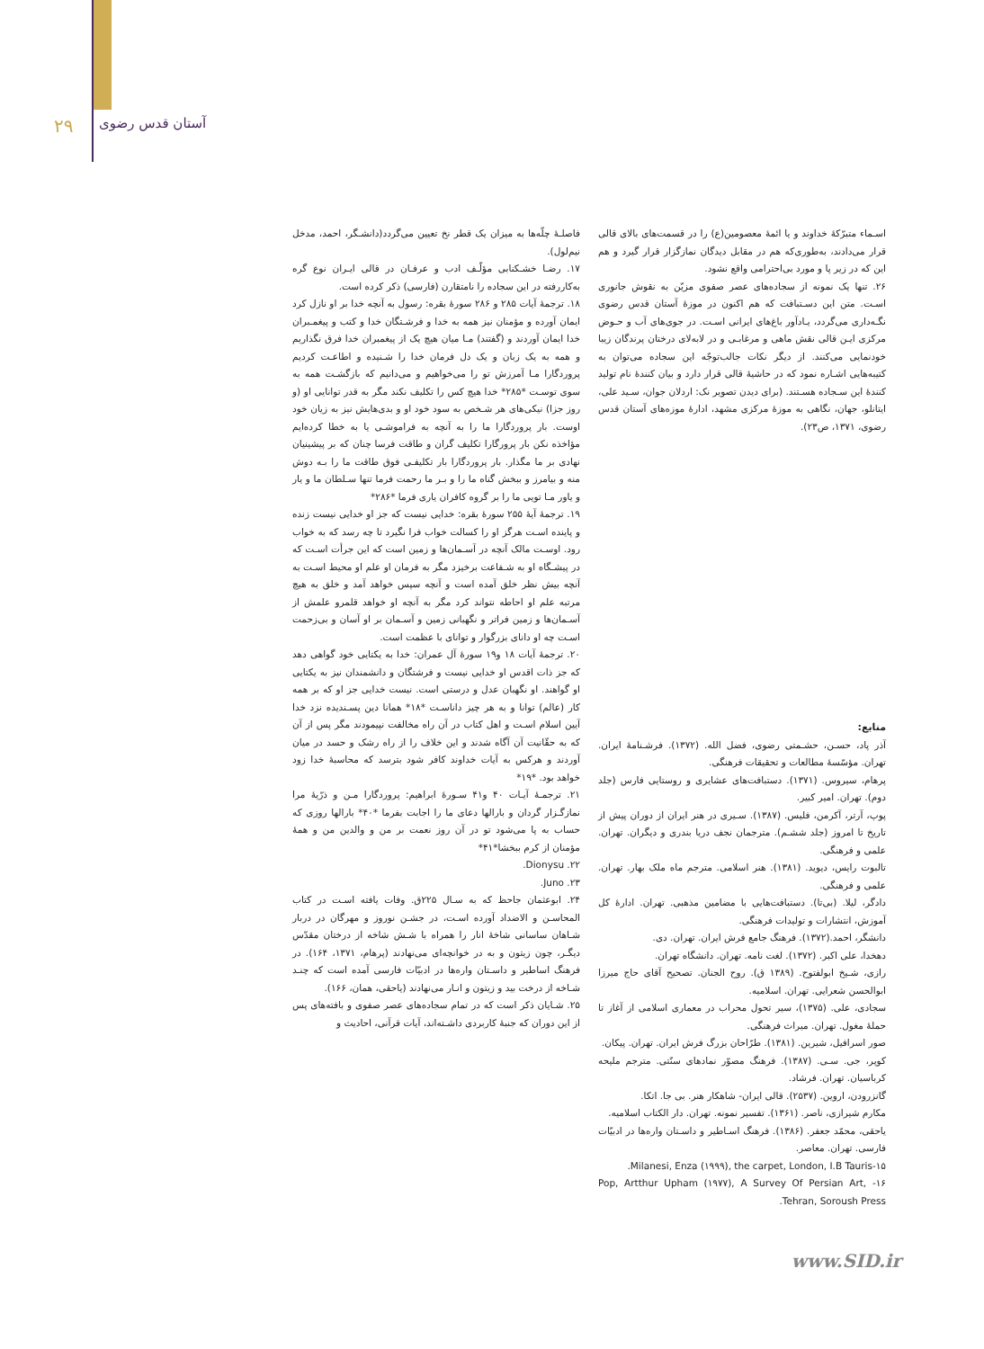۲۹ آستان قدس رضوی
فاصلـهٔ چلّه‌ها به میزان یک قطر نخ تعیین می‌گردد(دانشـگر، احمد، مدخل نیم‌لول).
۱۷. رضـا خشـکنابی مؤلّـف ادب و عرفـان در قالی ایـران نوع گره به‌کاررفته در این سجاده را نامتقارن (فارسی) ذکر کرده است.
۱۸. ترجمهٔ آیات ۲۸۵ و ۲۸۶ سورهٔ بقره: رسول به آنچه خدا بر او نازل کرد ایمان آورده و مؤمنان نیز همه به خدا و فرشـتگان خدا و کتب و پیغمـبران خدا ایمان آوردند و (گفتند) مـا میان هیچ یک از پیغمبران خدا فرق نگذاریم و همه به یک زبان و یک دل فرمان خدا را شـنیده و اطاعـت کردیم پروردگارا مـا آمرزش تو را می‌خواهیم و می‌دانیم که بازگشـت همه به سوی توسـت *۲۸۵* خدا هیچ کس را تکلیف نکند مگر به قدر توانایی او (و روز جزا) نیکی‌های هر شـخص به سود خود او و بدی‌هایش نیز به زیان خود اوست. بار پروردگارا ما را به آنچه به فراموشـی یا به خطا کرده‌ایم مؤاخذه نکن بار پرورگارا تکلیف گران و طاقت فرسا چنان که بر پیشینیان نهادی بر ما مگذار. بار پروردگارا بار تکلیفـی فوق طاقت ما را بـه دوش منه و بیامرز و ببخش گناه ما را و بـر ما رحمت فرما تنها سـلطان ما و یار و یاور مـا تویی ما را بر گروه کافران یاری فرما *۲۸۶*
۱۹. ترجمهٔ آیهٔ ۲۵۵ سورهٔ بقره: خدایی نیست که جز او خدایی نیست زنده و پاینده اسـت هرگز او را کسالت خواب فرا نگیرد تا چه رسد که به خواب رود. اوسـت مالک آنچه در آسـمان‌ها و زمین است که این جرأت اسـت که در پیشـگاه او به شـفاعت برخیزد مگر به فرمان او علم او محیط اسـت به آنچه بیش نظر خلق آمده است و آنچه سپس خواهد آمد و خلق به هیچ مرتبه علم او احاطه نتواند کرد مگر به آنچه او خواهد قلمرو علمش از آسـمان‌ها و زمین فراتر و نگهبانی زمین و آسـمان بر او آسان و بی‌زحمت اسـت چه او دانای بزرگوار و توانای با عظمت است.
۲۰. ترجمهٔ آیات ۱۸ و۱۹ سورهٔ آل عمران: خدا به یکتایی خود گواهی دهد که جز ذات اقدس او خدایی نیست و فرشتگان و دانشمندان نیز به یکتایی او گواهند. او نگهبان عدل و درستی است. نیست خدایی جز او که بر همه کار (عالم) توانا و به هر چیز داناسـت *۱۸* همانا دین پسـندیده نزد خدا آیین اسلام اسـت و اهل کتاب در آن راه مخالفت نپیمودند مگر پس از آن که به حقّانیت آن آگاه شدند و این خلاف را از راه رشک و حسد در میان آوردند و هرکس به آیات خداوند کافر شود بترسد که محاسبهٔ خدا زود خواهد بود. *۱۹*
۲۱. ترجمـهٔ آیـات ۴۰ و۴۱ سـورهٔ ابراهیم: پروردگارا مـن و ذرّیهٔ مرا نمازگـزار گردان و بارالها دعای ما را اجابت بفرما *۴۰* بارالها روزی که حساب به پا می‌شود تو در آن روز نعمت بر من و والدین من و همهٔ مؤمنان از کرم ببخشا*۴۱*
۲۲. Dionysu.
۲۳. Juno.
۲۴. ابوعثمان جاحظ که به سـال ۲۲۵ق. وفات یافته اسـت در کتاب المحاسـن و الاضداد آورده اسـت، در جشـن نوروز و مهرگان در دربار شـاهان ساسانی شاخهٔ انار را همراه با شـش شاخه از درختان مقدّس دیگـر، چون زیتون و به در خوانچه‌ای می‌نهادند (پرهام، ۱۳۷۱، ۱۶۴). در فرهنگ اساطیر و داسـتان واره‌ها در ادبیّات فارسی آمده است که چنـد شـاخه از درخت بید و زیتون و انـار می‌نهادند (یاحقی، همان، ۱۶۶).
۲۵. شـایان ذکر است که در تمام سجاده‌های عصر صفوی و بافته‌های پس از این دوران که جنبهٔ کاربردی داشـته‌اند، آیات قرآنی، احادیث و
اسـماء متبرّکهٔ خداوند و یا ائمهٔ معصومین(ع) را در قسمت‌های بالای قالی قرار می‌دادند، به‌طوری‌که هم در مقابل دیدگان نمازگزار قرار گیرد و هم این که در زیر پا و مورد بی‌احترامی واقع نشود.
۲۶. تنها یک نمونه از سجاده‌های عصر صفوی مزیّن به نقوش جانوری اسـت. متن این دسـتبافت که هم اکنون در موزهٔ آستان قدس رضوی نگـه‌داری می‌گردد، یـادآور باغ‌های ایرانی اسـت. در جوی‌های آب و حـوض مرکزی ایـن قالی نقش ماهی و مرغابـی و در لابه‌لای درختان پرندگان زیبا خودنمایی می‌کنند. از دیگر نکات جالب‌توجّه این سجاده می‌توان به کتیبه‌هایی اشـاره نمود که در حاشیهٔ قالی قرار دارد و بیان کنندهٔ نام تولید کنندهٔ این سـجاده هسـتند. (برای دیدن تصویر نک: اردلان جوان، سـید علی، ایتانلو، جهان، نگاهی به موزهٔ مرکزی مشهد، ادارهٔ موزه‌های آستان قدس رضوی، ۱۳۷۱، ص۲۳).
منابع:
آذر پاد، حسـن، حشـمتی رضوی، فضل الله. (۱۳۷۲). فرشـنامهٔ ایران. تهران. مؤسّسهٔ مطالعات و تحقیقات فرهنگی.
پرهام، سیروس. (۱۳۷۱). دستبافت‌های عشایری و روستایی فارس (جلد دوم). تهران. امیر کبیر.
پوپ، آرتر، آکرمن، فلیس. (۱۳۸۷). سـیری در هنر ایران از دوران پیش از تاریخ تا امروز (جلد ششـم). مترجمان نجف دریا بندری و دیگران. تهران. علمی و فرهنگی.
تالبوت رایس، دیوید. (۱۳۸۱). هنر اسلامی. مترجم ماه ملک بهار. تهران. علمی و فرهنگی.
دادگر، لیلا. (بی‌تا). دستبافت‌هایی با مضامین مذهبی. تهران. ادارهٔ کل آموزش، انتشارات و تولیدات فرهنگی.
دانشگر، احمد.(۱۳۷۲). فرهنگ جامع فرش ایران. تهران. دی.
دهخدا، علی اکبر. (۱۳۷۲). لغت نامه. تهران. دانشگاه تهران.
رازی، شـیخ ابولفتوح. (۱۳۸۹ ق). روح الجنان. تصحیح آقای حاج میرزا ابوالحسن شعرایی. تهران. اسلامیه.
سجادی، علی. (۱۳۷۵)، سیر تحول محراب در معماری اسلامی از آغاز تا حملهٔ مغول. تهران. میراث فرهنگی.
صور اسرافیل، شیرین. (۱۳۸۱). طرّاحان بزرگ فرش ایران. تهران. پیکان.
کوپر، جی. سـی. (۱۳۸۷). فرهنگ مصوّر نمادهای سنّتی. مترجم ملیحه کرباسیان. تهران. فرشاد.
گانزرودن، اروین. (۲۵۳۷). قالی ایران- شاهکار هنر. بی جا. اتکا.
مکارم شیرازی، ناصر. (۱۳۶۱). تفسیر نمونه. تهران. دار الکتاب اسلامیه.
یاحقی، محمّد جعفر. (۱۳۸۶). فرهنگ اسـاطیر و داسـتان واره‌ها در ادبیّات فارسی. تهران. معاصر.
۱۵-Milanesi, Enza (۱۹۹۹), the carpet, London, I.B Tauris.
۱۶- Pop, Artthur Upham (۱۹۷۷), A Survey Of Persian Art, Tehran, Soroush Press.
www.SID.ir